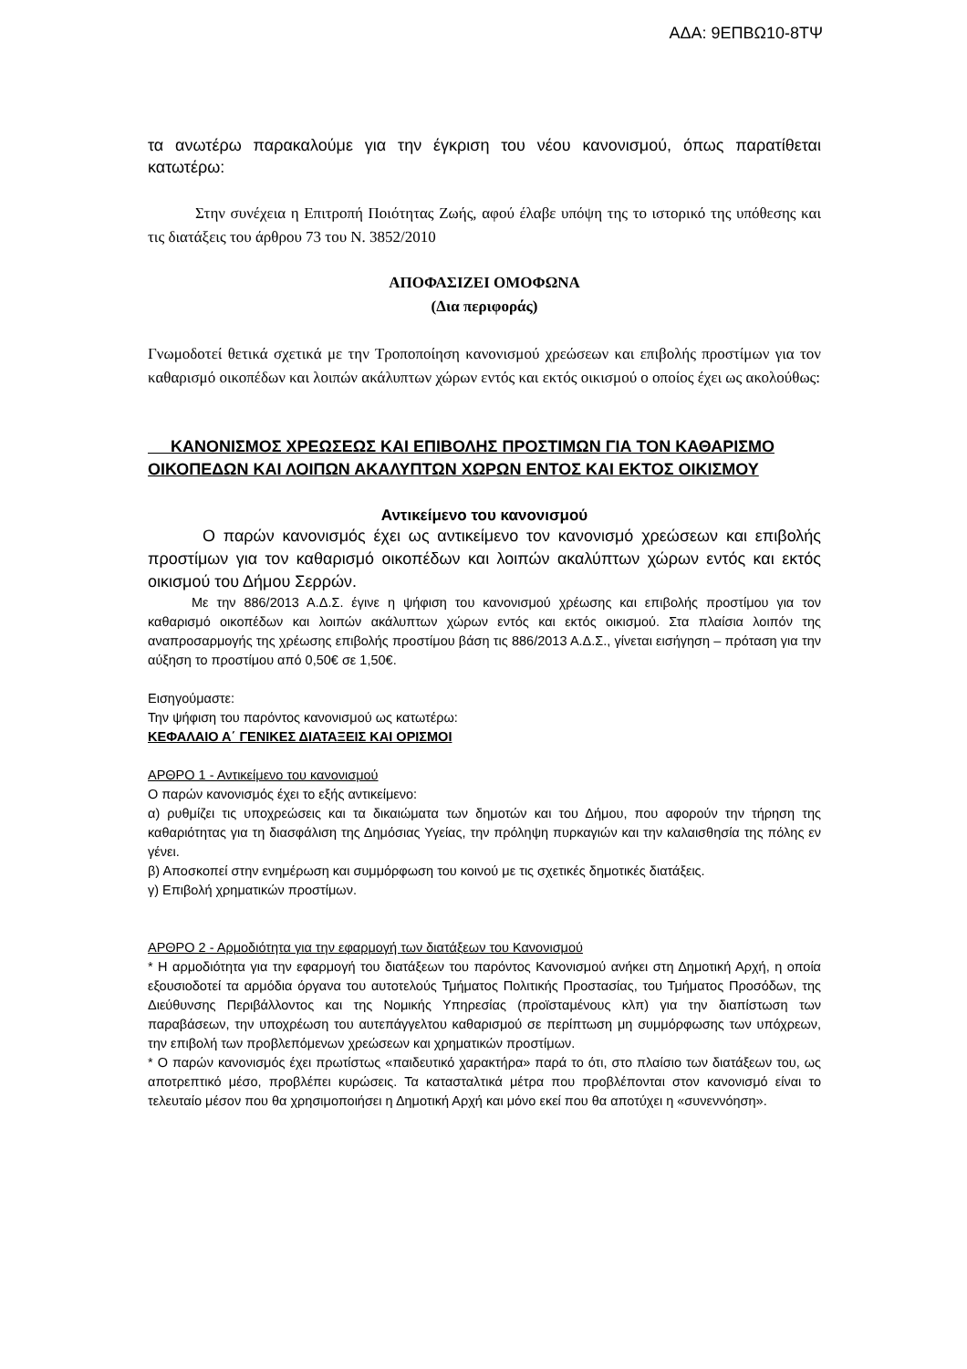ΑΔΑ: 9ΕΠΒΩ10-8ΤΨ
τα ανωτέρω παρακαλούμε για την έγκριση του νέου κανονισμού, όπως παρατίθεται κατωτέρω:
Στην συνέχεια η Επιτροπή Ποιότητας Ζωής, αφού έλαβε υπόψη της το ιστορικό της υπόθεσης και τις διατάξεις του άρθρου 73 του Ν. 3852/2010
ΑΠΟΦΑΣΙΖΕΙ ΟΜΟΦΩΝΑ
(Δια περιφοράς)
Γνωμοδοτεί θετικά σχετικά με την Τροποποίηση κανονισμού χρεώσεων και επιβολής προστίμων για τον καθαρισμό οικοπέδων και λοιπών ακάλυπτων χώρων εντός και εκτός οικισμού ο οποίος έχει ως ακολούθως:
ΚΑΝΟΝΙΣΜΟΣ ΧΡΕΩΣΕΩΣ ΚΑΙ ΕΠΙΒΟΛΗΣ ΠΡΟΣΤΙΜΩΝ ΓΙΑ ΤΟΝ ΚΑΘΑΡΙΣΜΟ ΟΙΚΟΠΕΔΩΝ ΚΑΙ ΛΟΙΠΩΝ ΑΚΑΛΥΠΤΩΝ ΧΩΡΩΝ ΕΝΤΟΣ ΚΑΙ ΕΚΤΟΣ ΟΙΚΙΣΜΟΥ
Αντικείμενο του κανονισμού
Ο παρών κανονισμός έχει ως αντικείμενο τον κανονισμό χρεώσεων και επιβολής προστίμων για τον καθαρισμό οικοπέδων και λοιπών ακαλύπτων χώρων εντός και εκτός οικισμού του Δήμου Σερρών.
Με την 886/2013 Α.Δ.Σ. έγινε η ψήφιση του κανονισμού χρέωσης και επιβολής προστίμου για τον καθαρισμό οικοπέδων και λοιπών ακάλυπτων χώρων εντός και εκτός οικισμού. Στα πλαίσια λοιπόν της αναπροσαρμογής της χρέωσης επιβολής προστίμου βάση τις 886/2013 Α.Δ.Σ., γίνεται εισήγηση – πρόταση για την αύξηση το προστίμου από 0,50€ σε 1,50€.
Εισηγούμαστε:
Την ψήφιση του παρόντος κανονισμού ως κατωτέρω:
ΚΕΦΑΛΑΙΟ Α΄ ΓΕΝΙΚΕΣ ΔΙΑΤΑΞΕΙΣ ΚΑΙ ΟΡΙΣΜΟΙ
ΑΡΘΡΟ 1 - Αντικείμενο του κανονισμού
Ο παρών κανονισμός έχει το εξής αντικείμενο:
α) ρυθμίζει τις υποχρεώσεις και τα δικαιώματα των δημοτών και του Δήμου, που αφορούν την τήρηση της καθαριότητας για τη διασφάλιση της Δημόσιας Υγείας, την πρόληψη πυρκαγιών και την καλαισθησία της πόλης εν γένει.
β) Αποσκοπεί στην ενημέρωση και συμμόρφωση του κοινού με τις σχετικές δημοτικές διατάξεις.
γ) Επιβολή χρηματικών προστίμων.
ΑΡΘΡΟ 2 - Αρμοδιότητα για την εφαρμογή των διατάξεων του Κανονισμού
* Η αρμοδιότητα για την εφαρμογή του διατάξεων του παρόντος Κανονισμού ανήκει στη Δημοτική Αρχή, η οποία εξουσιοδοτεί τα αρμόδια όργανα του αυτοτελούς Τμήματος Πολιτικής Προστασίας, του Τμήματος Προσόδων, της Διεύθυνσης Περιβάλλοντος και της Νομικής Υπηρεσίας (προϊσταμένους κλπ) για την διαπίστωση των παραβάσεων, την υποχρέωση του αυτεπάγγελτου καθαρισμού σε περίπτωση μη συμμόρφωσης των υπόχρεων, την επιβολή των προβλεπόμενων χρεώσεων και χρηματικών προστίμων.
* Ο παρών κανονισμός έχει πρωτίστως «παιδευτικό χαρακτήρα» παρά το ότι, στο πλαίσιο των διατάξεων του, ως αποτρεπτικό μέσο, προβλέπει κυρώσεις. Τα κατασταλτικά μέτρα που προβλέπονται στον κανονισμό είναι το τελευταίο μέσον που θα χρησιμοποιήσει η Δημοτική Αρχή και μόνο εκεί που θα αποτύχει η «συνεννόηση».